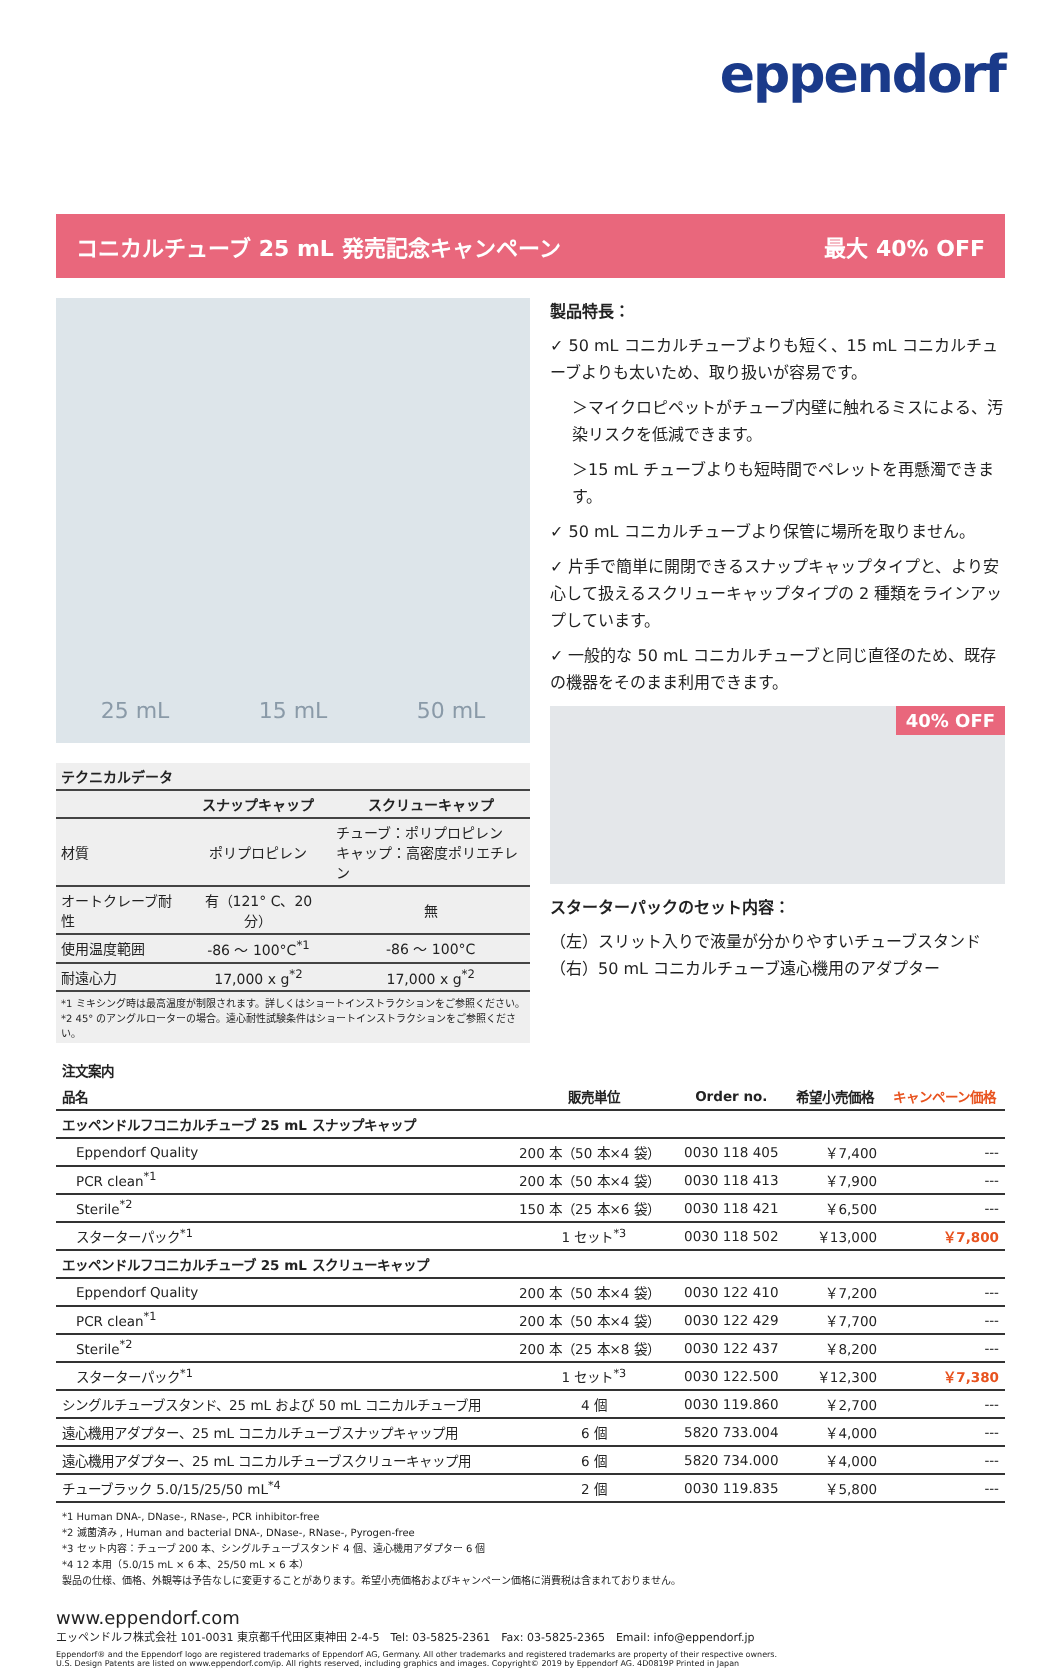eppendorf
コニカルチューブ 25 mL 発売記念キャンペーン 最大 40% OFF
25 mL 15 mL 50 mL
| テクニカルデータ | | |
| --- | --- | --- |
| | スナップキャップ | スクリューキャップ |
| 材質 | ポリプロピレン | チューブ：ポリプロピレン キャップ：高密度ポリエチレン |
| オートクレーブ耐性 | 有（121° C、20 分） | 無 |
| 使用温度範囲 | -86 ～ 100°C<sup>*1</sup> | -86 ～ 100°C |
| 耐遠心力 | 17,000 x g<sup>*2</sup> | 17,000 x g<sup>*2</sup> |
| *1 ミキシング時は最高温度が制限されます。詳しくはショートインストラクションをご参照ください。 *2 45° のアングルローターの場合。遠心耐性試験条件はショートインストラクションをご参照ください。 | | |
製品特長：
✓ 50 mL コニカルチューブよりも短く、15 mL コニカルチューブよりも太いため、取り扱いが容易です。
＞マイクロピペットがチューブ内壁に触れるミスによる、汚染リスクを低減できます。
＞15 mL チューブよりも短時間でペレットを再懸濁できます。
✓ 50 mL コニカルチューブより保管に場所を取りません。
✓ 片手で簡単に開閉できるスナップキャップタイプと、より安心して扱えるスクリューキャップタイプの 2 種類をラインアップしています。
✓ 一般的な 50 mL コニカルチューブと同じ直径のため、既存の機器をそのまま利用できます。
40% OFF
スターターパックのセット内容：
（左）スリット入りで液量が分かりやすいチューブスタンド
（右）50 mL コニカルチューブ遠心機用のアダプター
| 注文案内 | | | | |
| --- | --- | --- | --- | --- |
| 品名 | 販売単位 | Order no. | 希望小売価格 | キャンペーン価格 |
| エッペンドルフコニカルチューブ 25 mL スナップキャップ | | | | |
| Eppendorf Quality | 200 本（50 本×4 袋） | 0030 118 405 | ￥7,400 | --- |
| PCR clean<sup>*1</sup> | 200 本（50 本×4 袋） | 0030 118 413 | ￥7,900 | --- |
| Sterile<sup>*2</sup> | 150 本（25 本×6 袋） | 0030 118 421 | ￥6,500 | --- |
| スターターパック<sup>*1</sup> | 1 セット<sup>*3</sup> | 0030 118 502 | ￥13,000 | ￥7,800 |
| エッペンドルフコニカルチューブ 25 mL スクリューキャップ | | | | |
| Eppendorf Quality | 200 本（50 本×4 袋） | 0030 122 410 | ￥7,200 | --- |
| PCR clean<sup>*1</sup> | 200 本（50 本×4 袋） | 0030 122 429 | ￥7,700 | --- |
| Sterile<sup>*2</sup> | 200 本（25 本×8 袋） | 0030 122 437 | ￥8,200 | --- |
| スターターパック<sup>*1</sup> | 1 セット<sup>*3</sup> | 0030 122.500 | ￥12,300 | ￥7,380 |
| シングルチューブスタンド、25 mL および 50 mL コニカルチューブ用 | 4 個 | 0030 119.860 | ￥2,700 | --- |
| 遠心機用アダプター、25 mL コニカルチューブスナップキャップ用 | 6 個 | 5820 733.004 | ￥4,000 | --- |
| 遠心機用アダプター、25 mL コニカルチューブスクリューキャップ用 | 6 個 | 5820 734.000 | ￥4,000 | --- |
| チューブラック 5.0/15/25/50 mL<sup>*4</sup> | 2 個 | 0030 119.835 | ￥5,800 | --- |
*1 Human DNA-, DNase-, RNase-, PCR inhibitor-free
*2 滅菌済み , Human and bacterial DNA-, DNase-, RNase-, Pyrogen-free
*3 セット内容：チューブ 200 本、シングルチューブスタンド 4 個、遠心機用アダプター 6 個
*4 12 本用（5.0/15 mL × 6 本、25/50 mL × 6 本）
製品の仕様、価格、外観等は予告なしに変更することがあります。希望小売価格およびキャンペーン価格に消費税は含まれておりません。
www.eppendorf.com
エッペンドルフ株式会社 101-0031 東京都千代田区東神田 2-4-5　Tel: 03-5825-2361　Fax: 03-5825-2365　Email: info@eppendorf.jp
Eppendorf® and the Eppendorf logo are registered trademarks of Eppendorf AG, Germany. All other trademarks and registered trademarks are property of their respective owners.
U.S. Design Patents are listed on www.eppendorf.com/ip. All rights reserved, including graphics and images. Copyright© 2019 by Eppendorf AG. 4D0819P Printed in Japan